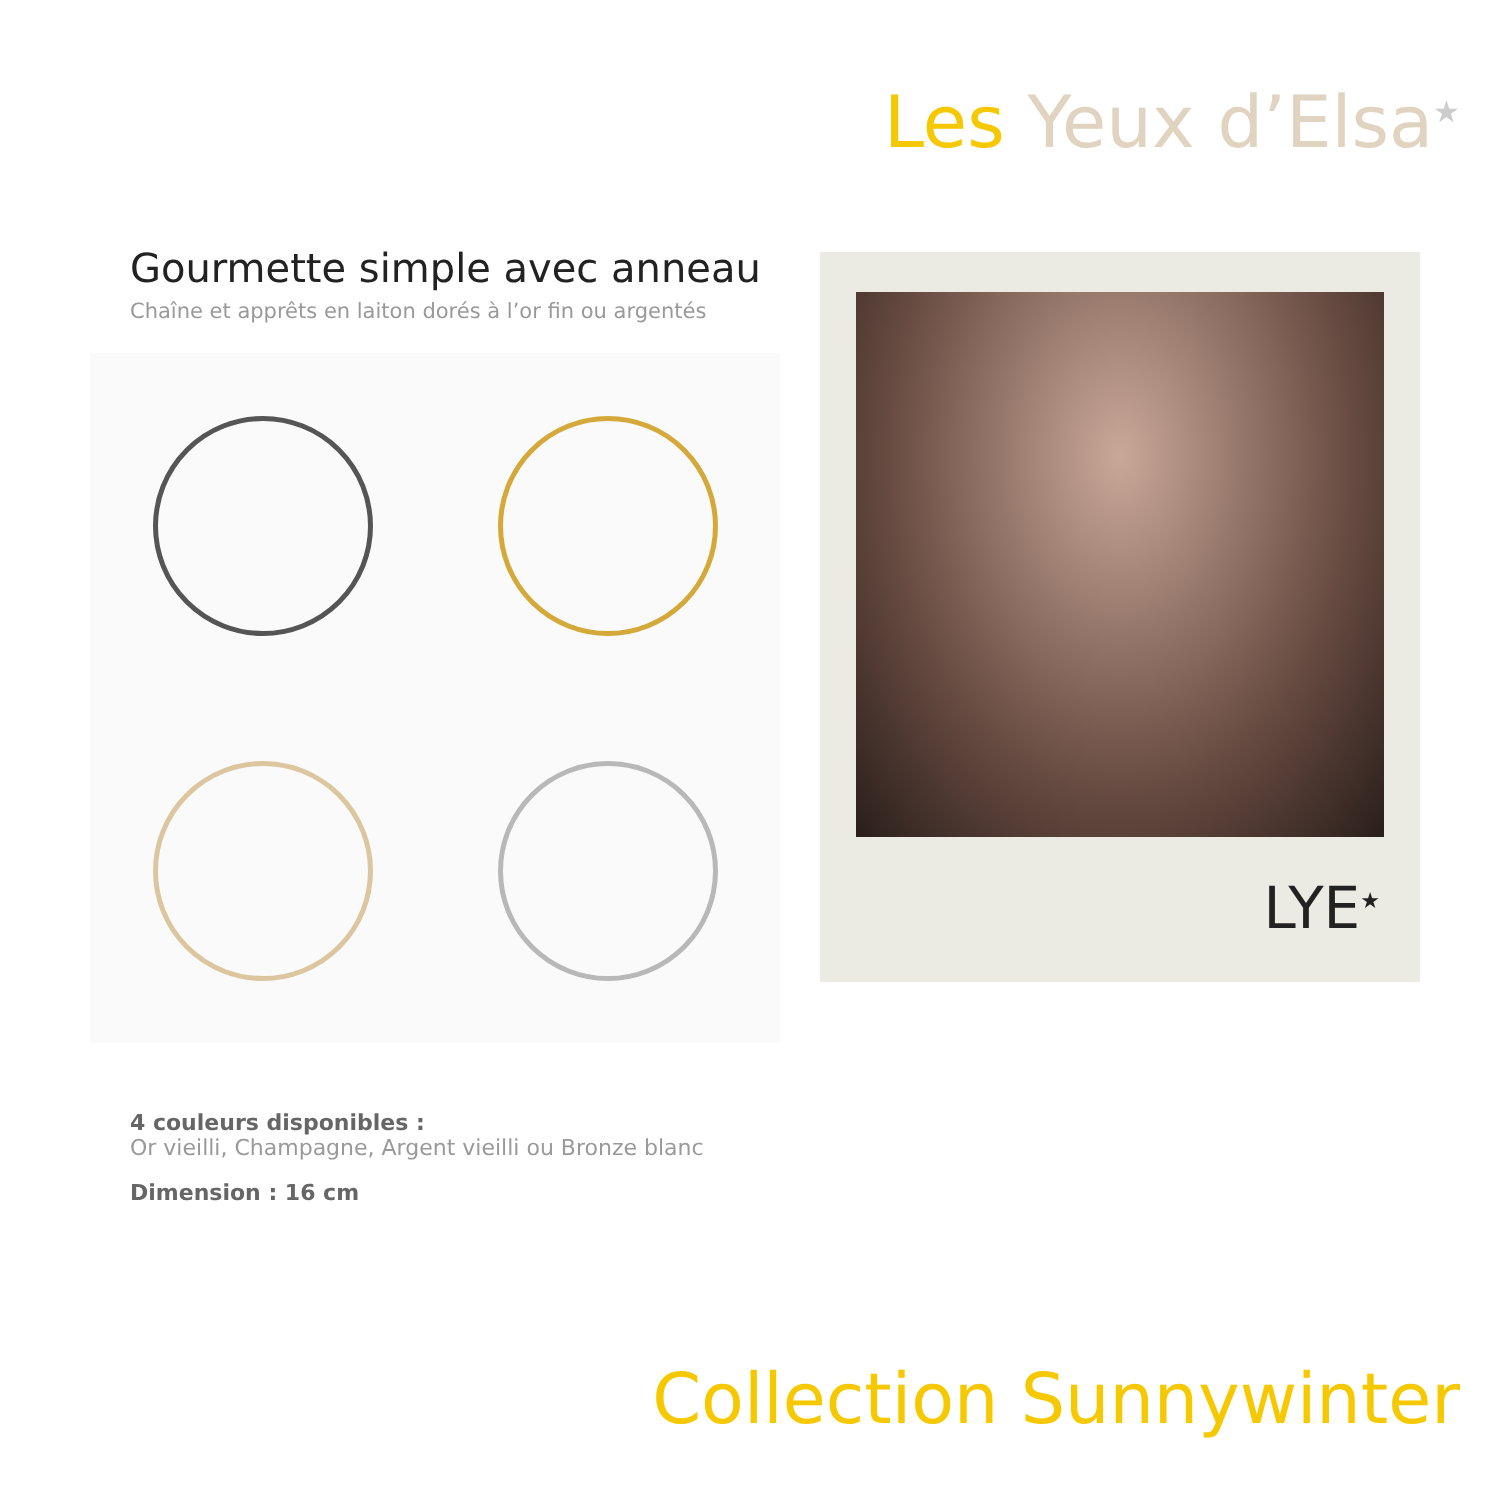Les Yeux d’Elsa<sup>★</sup>
Gourmette simple avec anneau
Chaîne et apprêts en laiton dorés à l’or fin ou argentés
LYE<sup>★</sup>
4 couleurs disponibles :
Or vieilli, Champagne, Argent vieilli ou Bronze blanc
Dimension : 16 cm
Collection Sunnywinter